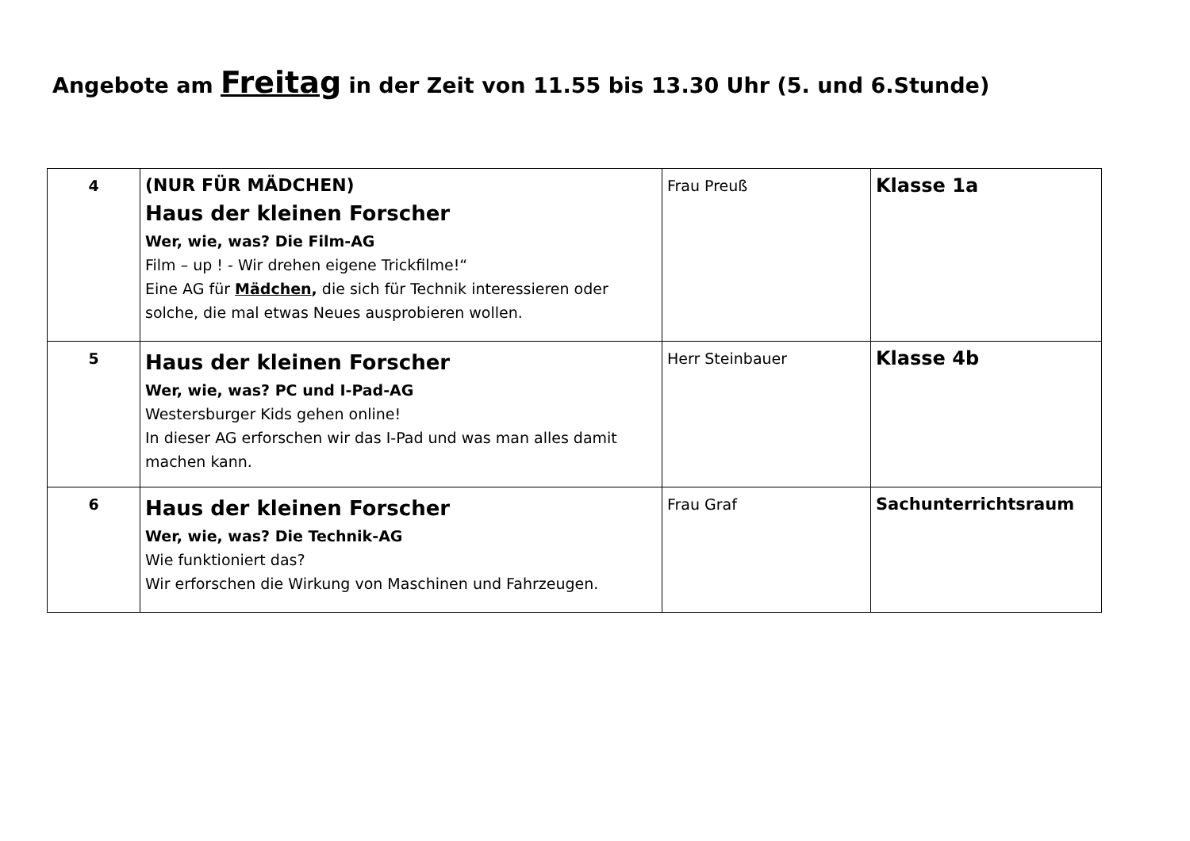Angebote am Freitag in der Zeit von 11.55 bis 13.30 Uhr (5. und 6.Stunde)
| 4 | (NUR FÜR MÄDCHEN) Haus der kleinen Forscher Wer, wie, was? Die Film-AG Film – up ! - Wir drehen eigene Trickfilme!“ Eine AG für Mädchen , die sich für Technik interessieren oder solche, die mal etwas Neues ausprobieren wollen. | Frau Preuß | Klasse 1a |
| 5 | Haus der kleinen Forscher Wer, wie, was? PC und I-Pad-AG Westersburger Kids gehen online! In dieser AG erforschen wir das I-Pad und was man alles damit machen kann. | Herr Steinbauer | Klasse 4b |
| 6 | Haus der kleinen Forscher Wer, wie, was? Die Technik-AG Wie funktioniert das? Wir erforschen die Wirkung von Maschinen und Fahrzeugen. | Frau Graf | Sachunterrichtsraum |